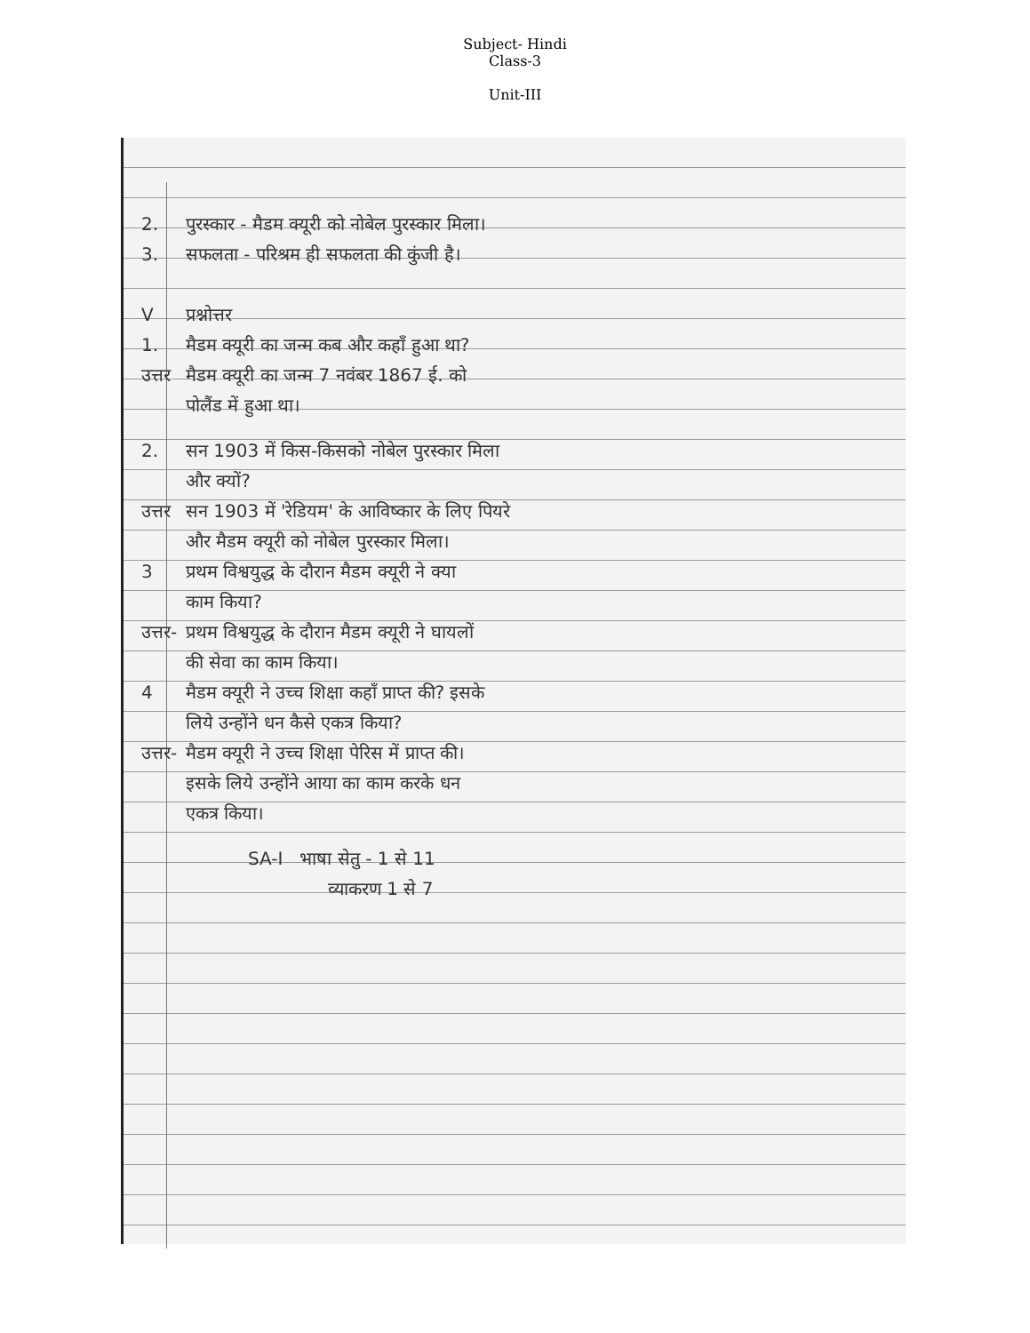Subject- Hindi
Class-3
Unit-III
2. पुरस्कार - मैडम क्यूरी को नोबेल पुरस्कार मिला।
3. सफलता - परिश्रम ही सफलता की कुंजी है।
Vप्रश्नोत्तर
1. मैडम क्यूरी का जन्म कब और कहाँ हुआ था?
उत्तर मैडम क्यूरी का जन्म 7 नवंबर 1867 ई. को
पोलैंड में हुआ था।
2. सन 1903 में किस-किसको नोबेल पुरस्कार मिला
और क्यों?
उत्तर सन 1903 में 'रेडियम' के आविष्कार के लिए पियरे
और मैडम क्यूरी को नोबेल पुरस्कार मिला।
3 प्रथम विश्वयुद्ध के दौरान मैडम क्यूरी ने क्या
काम किया?
उत्तर- प्रथम विश्वयुद्ध के दौरान मैडम क्यूरी ने घायलों
की सेवा का काम किया।
4 मैडम क्यूरी ने उच्च शिक्षा कहाँ प्राप्त की? इसके
लिये उन्होंने धन कैसे एकत्र किया?
उत्तर- मैडम क्यूरी ने उच्च शिक्षा पेरिस में प्राप्त की।
इसके लिये उन्होंने आया का काम करके धन
एकत्र किया।
SA-I भाषा सेतु - 1 से 11
व्याकरण 1 से 7